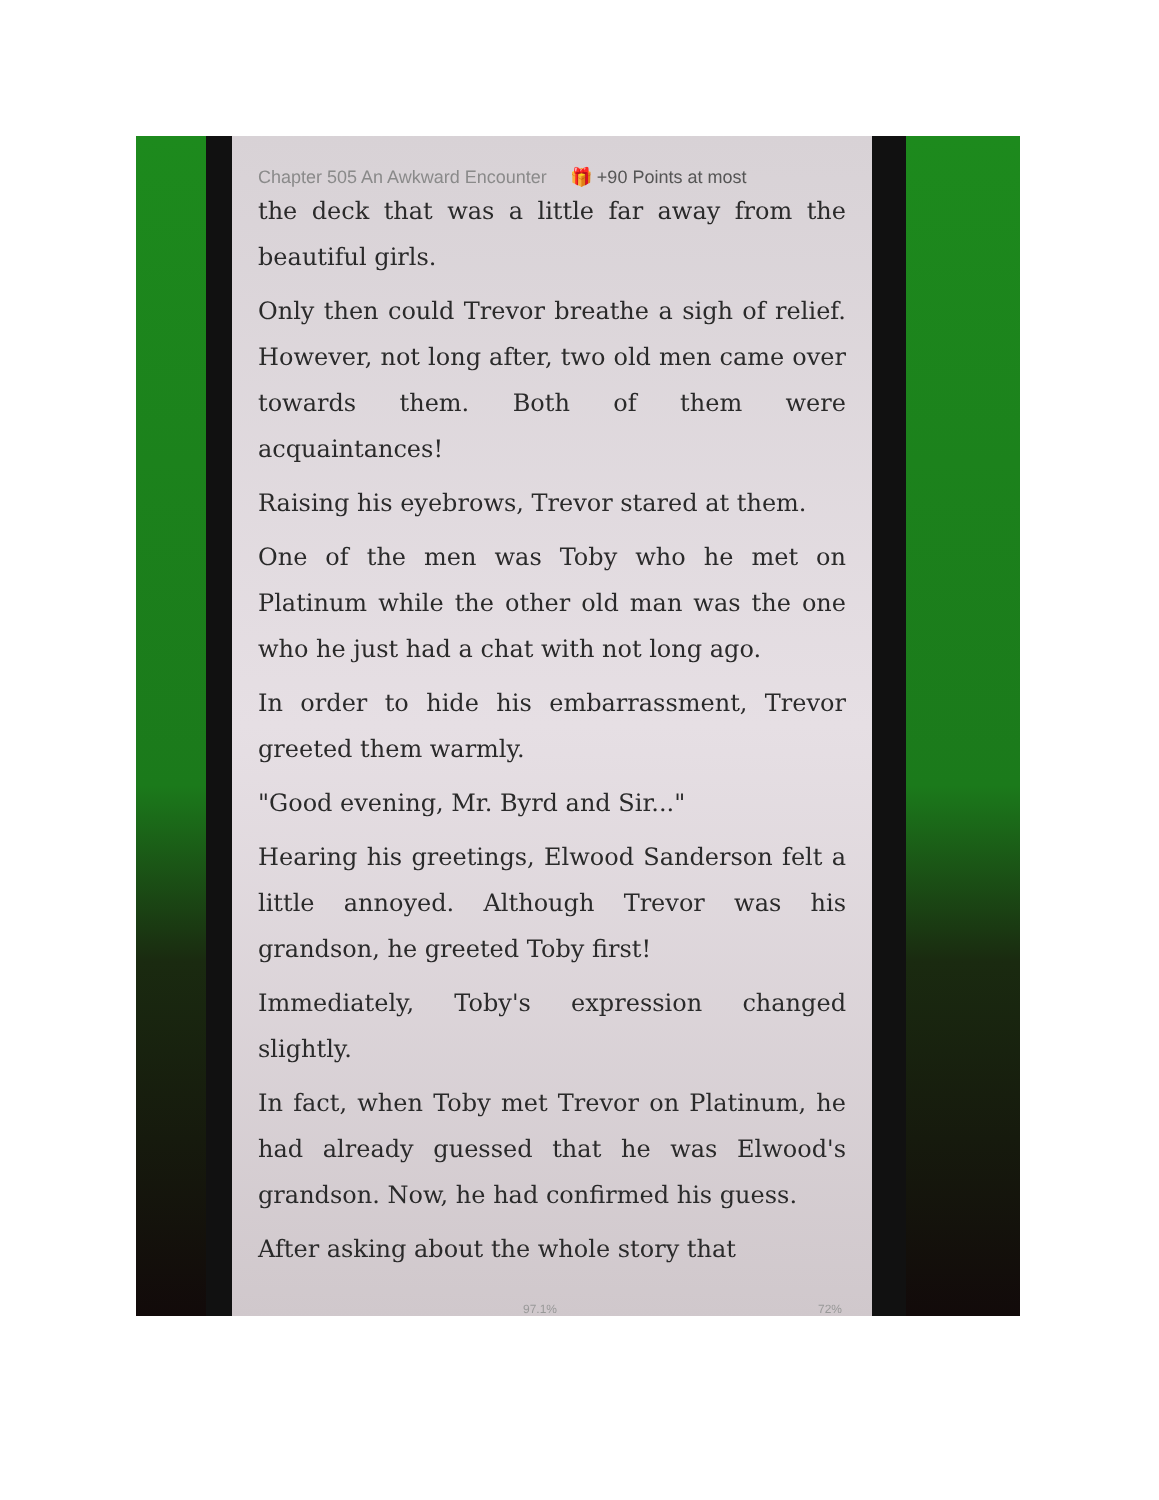Chapter 505 An Awkward Encounter 🎁 +90 Points at most
the deck that was a little far away from the beautiful girls.
Only then could Trevor breathe a sigh of relief. However, not long after, two old men came over towards them. Both of them were acquaintances!
Raising his eyebrows, Trevor stared at them.
One of the men was Toby who he met on Platinum while the other old man was the one who he just had a chat with not long ago.
In order to hide his embarrassment, Trevor greeted them warmly.
"Good evening, Mr. Byrd and Sir..."
Hearing his greetings, Elwood Sanderson felt a little annoyed. Although Trevor was his grandson, he greeted Toby first!
Immediately, Toby's expression changed slightly.
In fact, when Toby met Trevor on Platinum, he had already guessed that he was Elwood's grandson. Now, he had confirmed his guess.
After asking about the whole story that
97.1% 72%